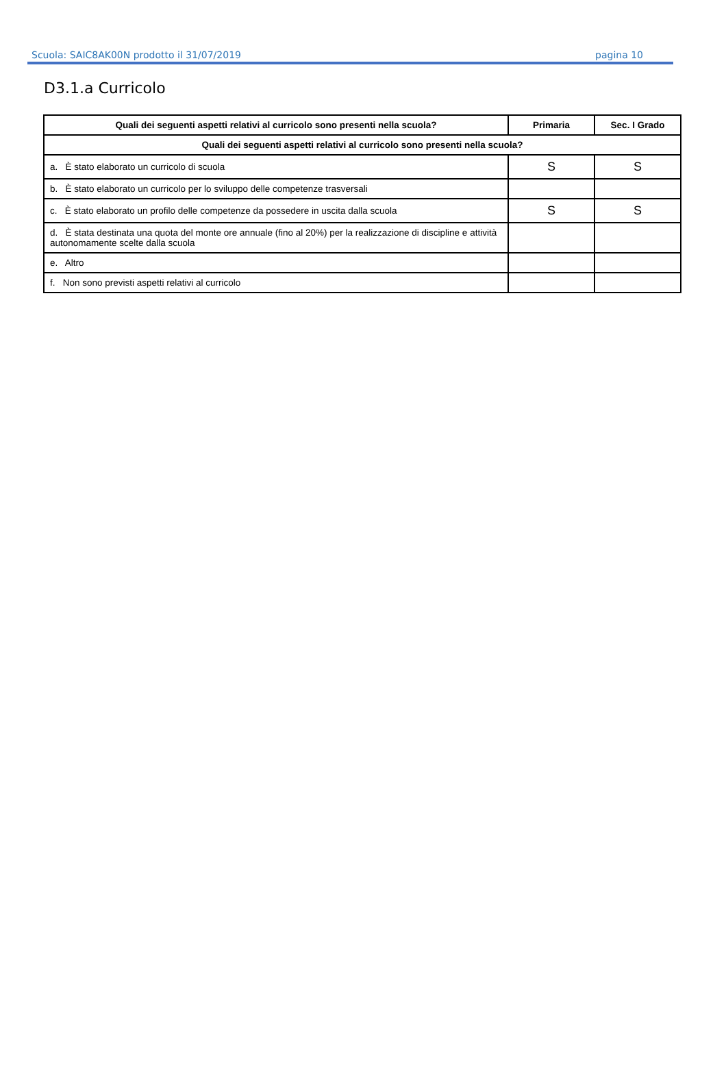Scuola: SAIC8AK00N prodotto il 31/07/2019 pagina 10
D3.1.a Curricolo
| Quali dei seguenti aspetti relativi al curricolo sono presenti nella scuola? | Primaria | Sec. I Grado |
| --- | --- | --- |
| Quali dei seguenti aspetti relativi al curricolo sono presenti nella scuola? | | |
| a. È stato elaborato un curricolo di scuola | S | S |
| b. È stato elaborato un curricolo per lo sviluppo delle competenze trasversali | | |
| c. È stato elaborato un profilo delle competenze da possedere in uscita dalla scuola | S | S |
| d. È stata destinata una quota del monte ore annuale (fino al 20%) per la realizzazione di discipline e attività autonomamente scelte dalla scuola | | |
| e. Altro | | |
| f. Non sono previsti aspetti relativi al curricolo | | |